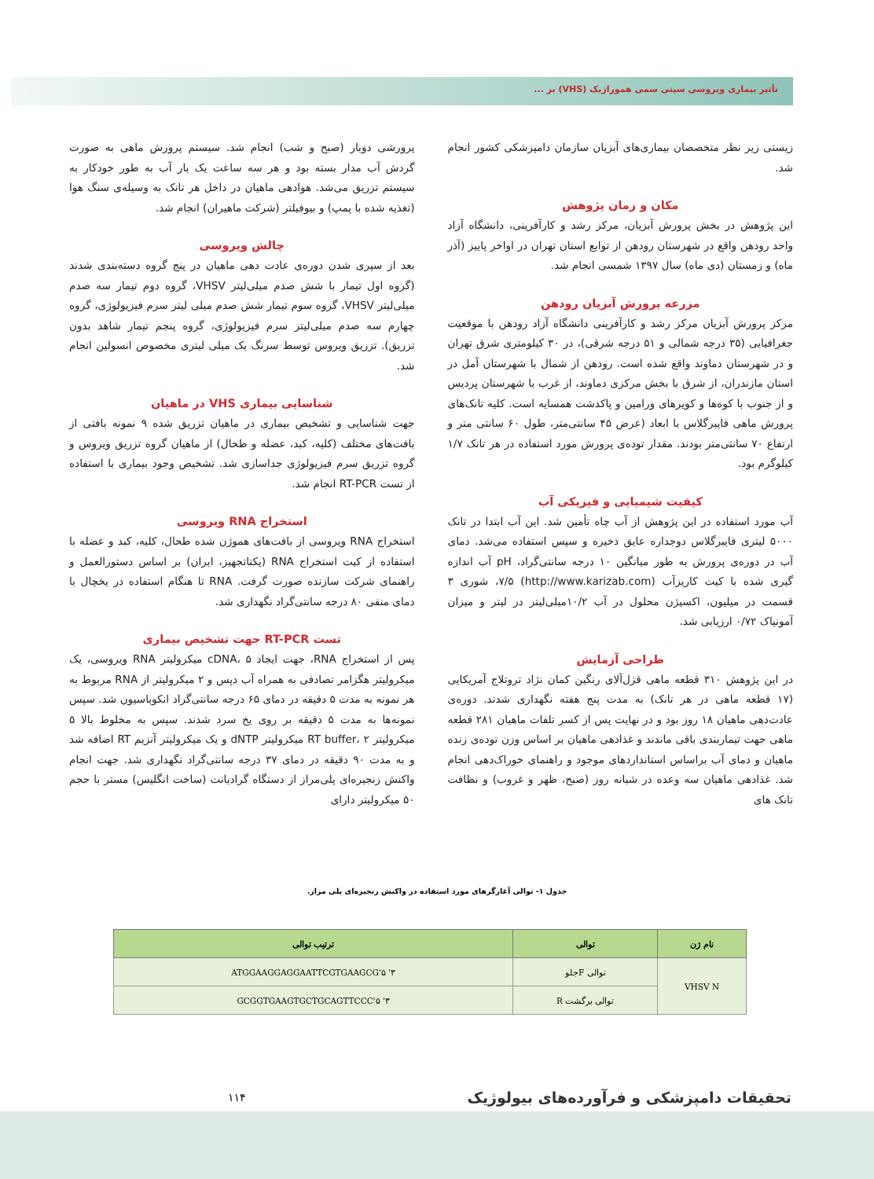تأثیر بیماری ویروسی سپتی سمی هموراژیک (VHS) بر ...
زیستی زیر نظر متخصصان بیماری‌های آبزیان سازمان دامپزشکی کشور انجام شد.
مکان و زمان پژوهش
این پژوهش در بخش پرورش آبزیان، مرکز رشد و کارآفرینی، دانشگاه آزاد واحد رودهن واقع در شهرستان رودهن از توابع استان تهران در اواخر پاییز (آذر ماه) و زمستان (دی ماه) سال ۱۳۹۷ شمسی انجام شد.
مزرعه پرورش آبزیان رودهن
مرکز پرورش آبزیان مرکز رشد و کارآفرینی دانشگاه آزاد رودهن با موقعیت جغرافیایی (۳۵ درجه شمالی و ۵۱ درجه شرقی)، در ۳۰ کیلومتری شرق تهران و در شهرستان دماوند واقع شده است. رودهن از شمال با شهرستان آمل در استان مازندران، از شرق با بخش مرکزی دماوند، از غرب با شهرستان پردیس و از جنوب با کوه‌ها و کویرهای ورامین و پاکدشت همسایه است. کلیه تانک‌های پرورش ماهی فایبرگلاس با ابعاد (عرض ۴۵ سانتی‌متر، طول ۶۰ سانتی متر و ارتفاع ۷۰ سانتی‌متر بودند. مقدار توده‌ی پرورش مورد استفاده در هر تانک ۱/۷ کیلوگرم بود.
کیفیت شیمیایی و فیزیکی آب
آب مورد استفاده در این پژوهش از آب چاه تأمین شد. این آب ابتدا در تانک ۵۰۰۰ لیتری فایبرگلاس دوجداره عایق ذخیره و سپس استفاده می‌شد. دمای آب در دوره‌ی پرورش به طور میانگین ۱۰ درجه سانتی‌گراد، pH آب اندازه گیری شده با کیت کاریزآب (http://www.karizab.com) ۷/۵، شوری ۳ قسمت در میلیون، اکسیژن محلول در آب ۱۰/۲میلی‌لیتر در لیتر و میزان آمونیاک ۰/۷۲ ارزیابی شد.
طراحی آزمایش
در این پژوهش ۳۱۰ قطعه ماهی قزل‌آلای رنگین کمان نژاد تروتلاج آمریکایی (۱۷ قطعه ماهی در هر تانک) به مدت پنج هفته نگهداری شدند. دوره‌ی عادت‌دهی ماهیان ۱۸ روز بود و در نهایت پس از کسر تلفات ماهیان ۲۸۱ قطعه ماهی جهت تیماربندی باقی ماندند و غذادهی ماهیان بر اساس وزن توده‌ی زنده ماهیان و دمای آب براساس استانداردهای موجود و راهنمای خوراک‌دهی انجام شد. غذادهی ماهیان سه وعده در شبانه روز (صبح، ظهر و غروب) و نظافت تانک های
پرورشی دوبار (صبح و شب) انجام شد. سیستم پرورش ماهی به صورت گردش آب مدار بسته بود و هر سه ساعت یک بار آب به طور خودکار به سیستم تزریق می‌شد. هوادهی ماهیان در داخل هر تانک به وسیله‌ی سنگ هوا (تغذیه شده با پمپ) و بیوفیلتر (شرکت ماهیران) انجام شد.
چالش ویروسی
بعد از سپری شدن دوره‌ی عادت دهی ماهیان در پنج گروه دسته‌بندی شدند (گروه اول تیمار با شش صدم میلی‌لیتر VHSV، گروه دوم تیمار سه صدم میلی‌لیتر VHSV، گروه سوم تیمار شش صدم میلی لیتر سرم فیزیولوژی، گروه چهارم سه صدم میلی‌لیتر سرم فیزیولوژی، گروه پنجم تیمار شاهد بدون تزریق). تزریق ویروس توسط سرنگ یک میلی لیتری مخصوص انسولین انجام شد.
شناسایی بیماری VHS در ماهیان
جهت شناسایی و تشخیص بیماری در ماهیان تزریق شده ۹ نمونه بافتی از بافت‌های مختلف (کلیه، کبد، عضله و طحال) از ماهیان گروه تزریق ویروس و گروه تزریق سرم فیزیولوژی جداسازی شد. تشخیص وجود بیماری با استفاده از تست RT-PCR انجام شد.
استخراج RNA ویروسی
استخراج RNA ویروسی از بافت‌های هموژن شده طحال، کلیه، کبد و عضله با استفاده از کیت استخراج RNA (یکتاتجهیز، ایران) بر اساس دستورالعمل و راهنمای شرکت سازنده صورت گرفت. RNA تا هنگام استفاده در یخچال با دمای منفی ۸۰ درجه سانتی‌گراد نگهداری شد.
تست RT-PCR جهت تشخیص بیماری
پس از استخراج RNA، جهت ایجاد cDNA، ۵ میکرولیتر RNA ویروسی، یک میکرولیتر هگزامر تصادفی به همراه آب دپس و ۲ میکرولیتر از RNA مربوط به هر نمونه به مدت ۵ دقیقه در دمای ۶۵ درجه سانتی‌گراد انکوباسیون شد. سپس نمونه‌ها به مدت ۵ دقیقه بر روی یخ سرد شدند. سپس به مخلوط بالا ۵ میکرولیتر RT buffer، ۲ میکرولیتر dNTP و یک میکرولیتر آنزیم RT اضافه شد و به مدت ۹۰ دقیقه در دمای ۳۷ درجه سانتی‌گراد نگهداری شد. جهت انجام واکنش زنجیره‌ای پلی‌مراز از دستگاه گرادیانت (ساخت انگلیس) مستر با حجم ۵۰ میکرولیتر دارای
جدول ۱- توالی آغازگرهای مورد استفاده در واکنش زنجیره‌ای پلی مراز.
| نام ژن | توالی | ترتیب توالی |
| --- | --- | --- |
| VHSV N | توالی Fجلو | ۳' ATGGAAGGAGGAATTCGTGAAGCG'۵ |
| | توالی برگشت R | ۳' GCGGTGAAGTGCTGCAGTTCCC'۵ |
تحقیقات دامپزشکی و فرآورده‌های بیولوژیک
۱۱۴